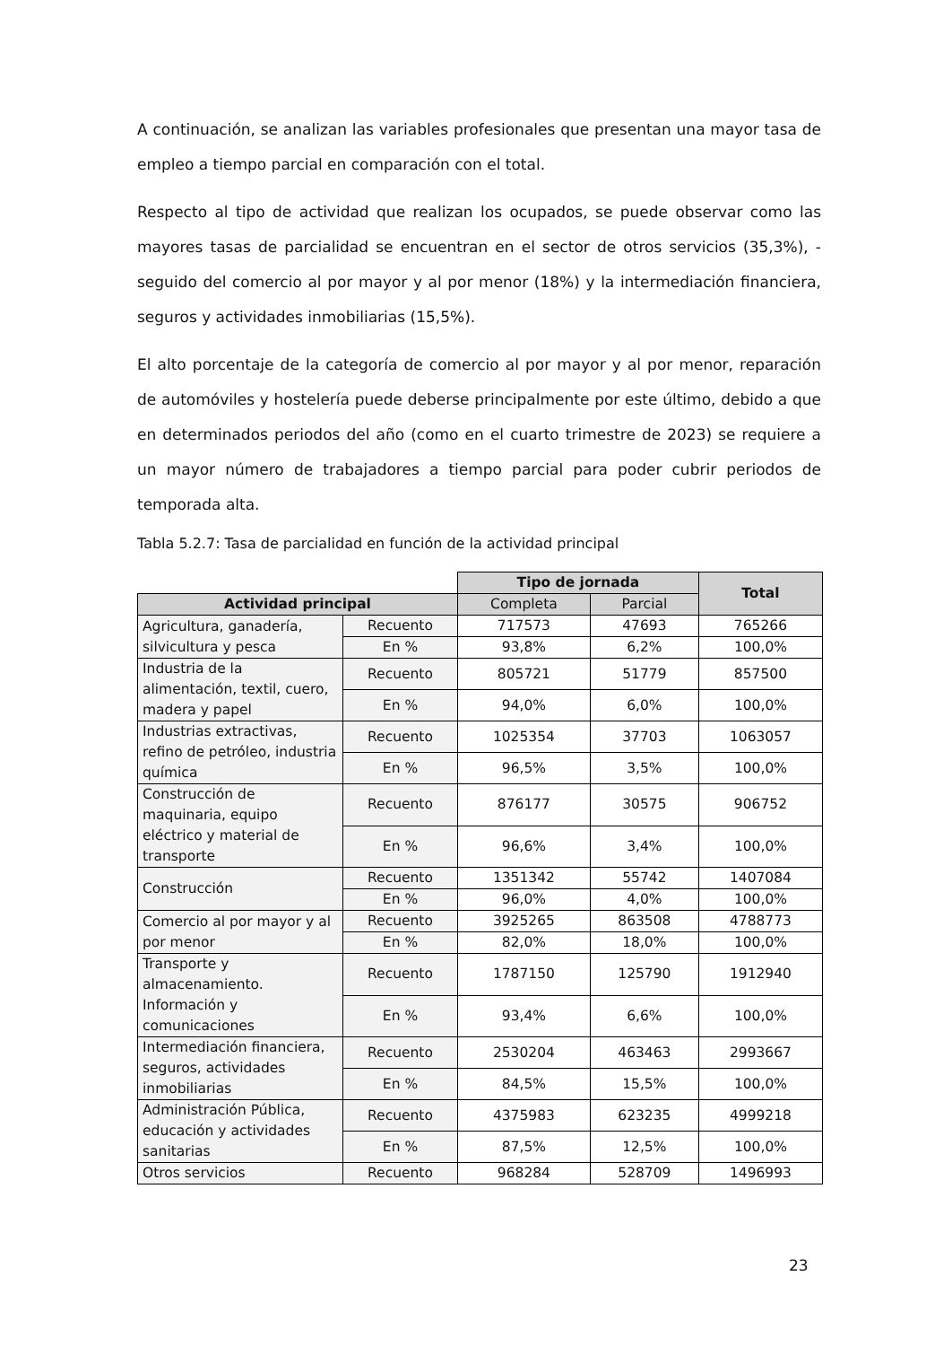A continuación, se analizan las variables profesionales que presentan una mayor tasa de empleo a tiempo parcial en comparación con el total.
Respecto al tipo de actividad que realizan los ocupados, se puede observar como las mayores tasas de parcialidad se encuentran en el sector de otros servicios (35,3%), -seguido del comercio al por mayor y al por menor (18%) y la intermediación financiera, seguros y actividades inmobiliarias (15,5%).
El alto porcentaje de la categoría de comercio al por mayor y al por menor, reparación de automóviles y hostelería puede deberse principalmente por este último, debido a que en determinados periodos del año (como en el cuarto trimestre de 2023) se requiere a un mayor número de trabajadores a tiempo parcial para poder cubrir periodos de temporada alta.
Tabla 5.2.7: Tasa de parcialidad en función de la actividad principal
| | | Tipo de jornada | | Total |
| Actividad principal | | Completa | Parcial | |
| Agricultura, ganadería, silvicultura y pesca | Recuento | 717573 | 47693 | 765266 |
| | En % | 93,8% | 6,2% | 100,0% |
| Industria de la alimentación, textil, cuero, madera y papel | Recuento | 805721 | 51779 | 857500 |
| | En % | 94,0% | 6,0% | 100,0% |
| Industrias extractivas, refino de petróleo, industria química | Recuento | 1025354 | 37703 | 1063057 |
| | En % | 96,5% | 3,5% | 100,0% |
| Construcción de maquinaria, equipo eléctrico y material de transporte | Recuento | 876177 | 30575 | 906752 |
| | En % | 96,6% | 3,4% | 100,0% |
| Construcción | Recuento | 1351342 | 55742 | 1407084 |
| | En % | 96,0% | 4,0% | 100,0% |
| Comercio al por mayor y al por menor | Recuento | 3925265 | 863508 | 4788773 |
| | En % | 82,0% | 18,0% | 100,0% |
| Transporte y almacenamiento. Información y comunicaciones | Recuento | 1787150 | 125790 | 1912940 |
| | En % | 93,4% | 6,6% | 100,0% |
| Intermediación financiera, seguros, actividades inmobiliarias | Recuento | 2530204 | 463463 | 2993667 |
| | En % | 84,5% | 15,5% | 100,0% |
| Administración Pública, educación y actividades sanitarias | Recuento | 4375983 | 623235 | 4999218 |
| | En % | 87,5% | 12,5% | 100,0% |
| Otros servicios | Recuento | 968284 | 528709 | 1496993 |
23